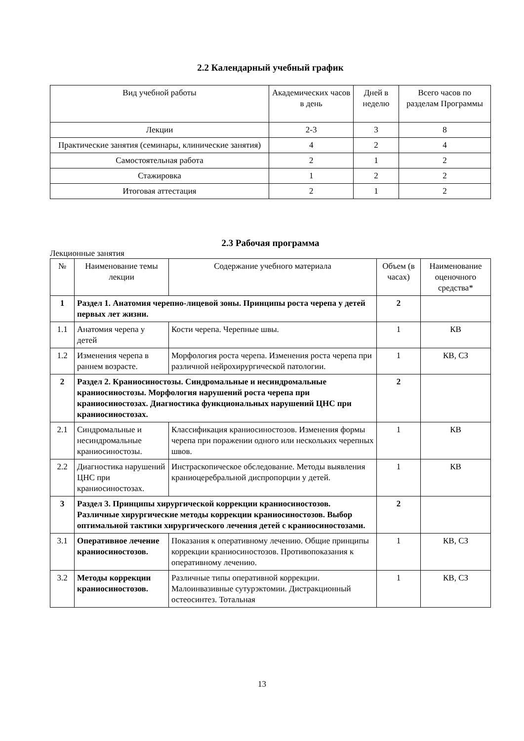2.2 Календарный учебный график
| Вид учебной работы | Академических часов в день | Дней в неделю | Всего часов по разделам Программы |
| --- | --- | --- | --- |
| Лекции | 2-3 | 3 | 8 |
| Практические занятия (семинары, клинические занятия) | 4 | 2 | 4 |
| Самостоятельная работа | 2 | 1 | 2 |
| Стажировка | 1 | 2 | 2 |
| Итоговая аттестация | 2 | 1 | 2 |
2.3 Рабочая программа
Лекционные занятия
| № | Наименование темы лекции | Содержание учебного материала | Объем (в часах) | Наименование оценочного средства* |
| --- | --- | --- | --- | --- |
| 1 | Раздел 1. Анатомия черепно-лицевой зоны. Принципы роста черепа у детей первых лет жизни. | | 2 | |
| 1.1 | Анатомия черепа у детей | Кости черепа. Черепные швы. | 1 | КВ |
| 1.2 | Изменения черепа в раннем возрасте. | Морфология роста черепа. Изменения роста черепа при различной нейрохирургической патологии. | 1 | КВ, СЗ |
| 2 | Раздел 2. Краниосиностозы. Синдромальные и несиндромальные краниосиностозы. Морфология нарушений роста черепа при краниосиностозах. Диагностика функциональных нарушений ЦНС при краниосиностозах. | | 2 | |
| 2.1 | Синдромальные и несиндромальные краниосиностозы. | Классификация краниосиностозов. Изменения формы черепа при поражении одного или нескольких черепных швов. | 1 | КВ |
| 2.2 | Диагностика нарушений ЦНС при краниосиностозах. | Инстраскопическое обследование. Методы выявления краниоцеребральной диспропорции у детей. | 1 | КВ |
| 3 | Раздел 3. Принципы хирургической коррекции краниосиностозов. Различные хирургические методы коррекции краниосиностозов. Выбор оптимальной тактики хирургического лечения детей с краниосиностозами. | | 2 | |
| 3.1 | Оперативное лечение краниосиностозов. | Показания к оперативному лечению. Общие принципы коррекции краниосиностозов. Противопоказания к оперативному лечению. | 1 | КВ, СЗ |
| 3.2 | Методы коррекции краниосиностозов. | Различные типы оперативной коррекции. Малоинвазивные сутурэктомии. Дистракционный остеосинтез. Тотальная | 1 | КВ, СЗ |
13